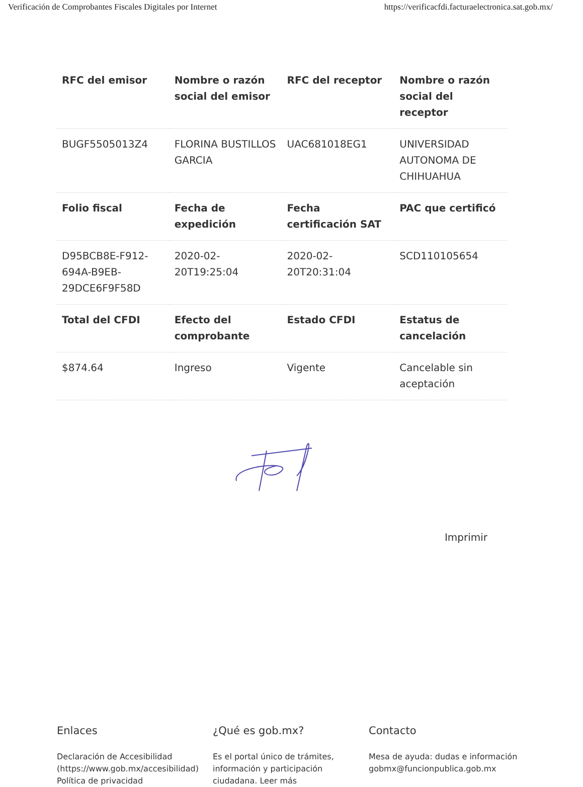Verificación de Comprobantes Fiscales Digitales por Internet https://verificacfdi.facturaelectronica.sat.gob.mx/
| RFC del emisor | Nombre o razón social del emisor | RFC del receptor | Nombre o razón social del receptor |
| --- | --- | --- | --- |
| BUGF5505013Z4 | FLORINA BUSTILLOS GARCIA | UAC681018EG1 | UNIVERSIDAD AUTONOMA DE CHIHUAHUA |
| Folio fiscal | Fecha de expedición | Fecha certificación SAT | PAC que certificó |
| D95BCB8E-F912-694A-B9EB-29DCE6F9F58D | 2020-02-20T19:25:04 | 2020-02-20T20:31:04 | SCD110105654 |
| Total del CFDI | Efecto del comprobante | Estado CFDI | Estatus de cancelación |
| $874.64 | Ingreso | Vigente | Cancelable sin aceptación |
Imprimir
Enlaces
Declaración de Accesibilidad (https://www.gob.mx/accesibilidad)
Política de privacidad
¿Qué es gob.mx?
Es el portal único de trámites, información y participación ciudadana. Leer más
Contacto
Mesa de ayuda: dudas e información gobmx@funcionpublica.gob.mx